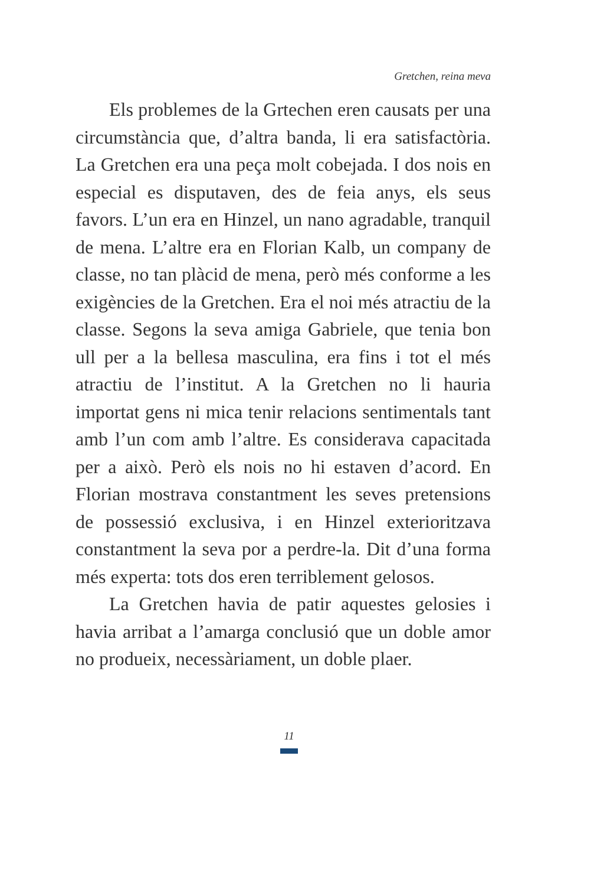Gretchen, reina meva
Els problemes de la Grtechen eren causats per una circumstància que, d’altra banda, li era satis­factòria. La Gretchen era una peça molt cobejada. I dos nois en especial es disputaven, des de feia anys, els seus favors. L’un era en Hinzel, un nano agradable, tranquil de mena. L’altre era en Florian Kalb, un company de classe, no tan plàcid de mena, però més conforme a les exigències de la Gretchen. Era el noi més atractiu de la classe. Segons la seva amiga Gabriele, que tenia bon ull per a la bellesa masculina, era fins i tot el més atractiu de l’institut. A la Gretchen no li hauria importat gens ni mica tenir relacions sentimentals tant amb l’un com amb l’altre. Es considerava capacitada per a això. Però els nois no hi estaven d’acord. En Florian mostrava constantment les seves pretensions de possessió exclusiva, i en Hinzel exterioritzava constantment la seva por a perdre-la. Dit d’una forma més experta: tots dos eren terriblement gelosos.
La Gretchen havia de patir aquestes gelosies i havia arribat a l’amarga conclusió que un doble amor no produeix, necessàriament, un doble plaer.
11